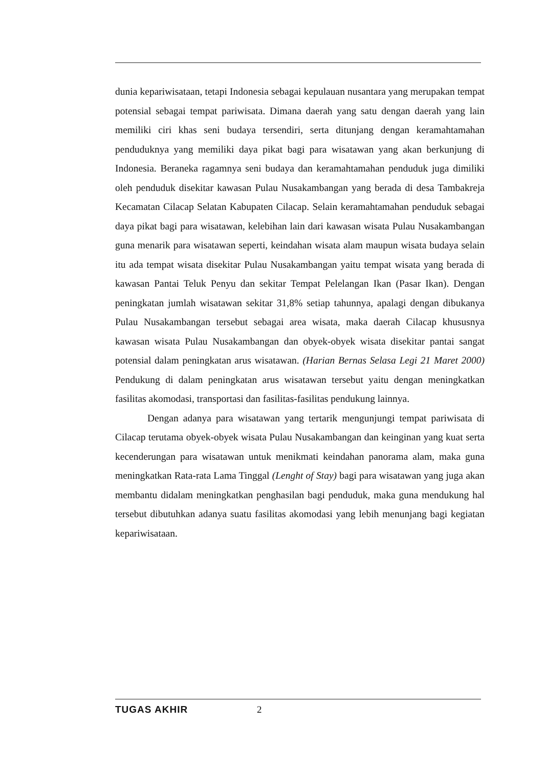dunia kepariwisataan, tetapi Indonesia sebagai kepulauan nusantara yang merupakan tempat potensial sebagai tempat pariwisata. Dimana daerah yang satu dengan daerah yang lain memiliki ciri khas seni budaya tersendiri, serta ditunjang dengan keramahtamahan penduduknya yang memiliki daya pikat bagi para wisatawan yang akan berkunjung di Indonesia. Beraneka ragamnya seni budaya dan keramahtamahan penduduk juga dimiliki oleh penduduk disekitar kawasan Pulau Nusakambangan yang berada di desa Tambakreja Kecamatan Cilacap Selatan Kabupaten Cilacap. Selain keramahtamahan penduduk sebagai daya pikat bagi para wisatawan, kelebihan lain dari kawasan wisata Pulau Nusakambangan guna menarik para wisatawan seperti, keindahan wisata alam maupun wisata budaya selain itu ada tempat wisata disekitar Pulau Nusakambangan yaitu tempat wisata yang berada di kawasan Pantai Teluk Penyu dan sekitar Tempat Pelelangan Ikan (Pasar Ikan). Dengan peningkatan jumlah wisatawan sekitar 31,8% setiap tahunnya, apalagi dengan dibukanya Pulau Nusakambangan tersebut sebagai area wisata, maka daerah Cilacap khususnya kawasan wisata Pulau Nusakambangan dan obyek-obyek wisata disekitar pantai sangat potensial dalam peningkatan arus wisatawan. (Harian Bernas Selasa Legi 21 Maret 2000) Pendukung di dalam peningkatan arus wisatawan tersebut yaitu dengan meningkatkan fasilitas akomodasi, transportasi dan fasilitas-fasilitas pendukung lainnya.
Dengan adanya para wisatawan yang tertarik mengunjungi tempat pariwisata di Cilacap terutama obyek-obyek wisata Pulau Nusakambangan dan keinginan yang kuat serta kecenderungan para wisatawan untuk menikmati keindahan panorama alam, maka guna meningkatkan Rata-rata Lama Tinggal (Lenght of Stay) bagi para wisatawan yang juga akan membantu didalam meningkatkan penghasilan bagi penduduk, maka guna mendukung hal tersebut dibutuhkan adanya suatu fasilitas akomodasi yang lebih menunjang bagi kegiatan kepariwisataan.
TUGAS AKHIR 2